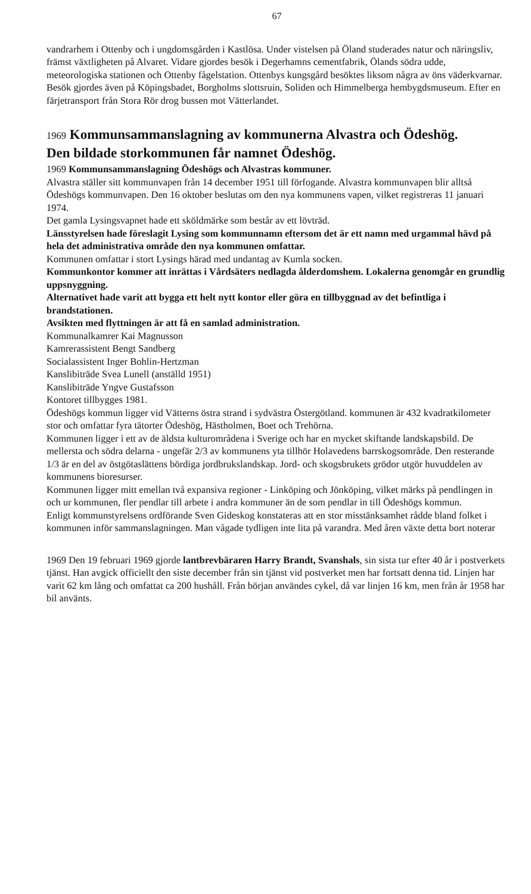67
vandrarhem i Ottenby och i ungdomsgården i Kastlösa. Under vistelsen på Öland studerades natur och näringsliv, främst växtligheten på Alvaret. Vidare gjordes besök i Degerhamns cementfabrik, Ölands södra udde, meteorologiska stationen och Ottenby fågelstation. Ottenbys kungsgård besöktes liksom några av öns väderkvarnar. Besök gjordes även på Köpingsbadet, Borgholms slottsruin, Soliden och Himmelberga hembygdsmuseum. Efter en färjetransport från Stora Rör drog bussen mot Vätterlandet.
1969 Kommunsammanslagning av kommunerna Alvastra och Ödeshög.
Den bildade storkommunen får namnet Ödeshög.
1969 Kommunsammanslagning Ödeshögs och Alvastras kommuner.
Alvastra ställer sitt kommunvapen från 14 december 1951 till förfogande. Alvastra kommunvapen blir alltså Ödeshögs kommunvapen. Den 16 oktober beslutas om den nya kommunens vapen, vilket registreras 11 januari 1974.
Det gamla Lysingsvapnet hade ett sköldmärke som består av ett lövträd.
Länsstyrelsen hade föreslagit Lysing som kommunnamn eftersom det är ett namn med urgammal hävd på hela det administrativa område den nya kommunen omfattar.
Kommunen omfattar i stort Lysings härad med undantag av Kumla socken.
Kommunkontor kommer att inrättas i Vårdsäters nedlagda ålderdomshem. Lokalerna genomgår en grundlig uppsnyggning.
Alternativet hade varit att bygga ett helt nytt kontor eller göra en tillbyggnad av det befintliga i brandstationen.
Avsikten med flyttningen är att få en samlad administration.
Kommunalkamrer Kai Magnusson
Kamrerassistent Bengt Sandberg
Socialassistent Inger Bohlin-Hertzman
Kanslibiträde Svea Lunell (anställd 1951)
Kanslibiträde Yngve Gustafsson
Kontoret tillbygges 1981.
Ödeshögs kommun ligger vid Vätterns östra strand i sydvästra Östergötland. kommunen är 432 kvadratkilometer stor och omfattar fyra tätorter Ödeshög, Hästholmen, Boet och Trehörna.
Kommunen ligger i ett av de äldsta kulturområdena i Sverige och har en mycket skiftande landskapsbild. De mellersta och södra delarna - ungefär 2/3 av kommunens yta tillhör Holavedens barrskogsområde. Den resterande 1/3 är en del av östgötaslättens bördiga jordbrukslandskap. Jord- och skogsbrukets grödor utgör huvuddelen av kommunens bioresurser.
Kommunen ligger mitt emellan två expansiva regioner - Linköping och Jönköping, vilket märks på pendlingen in och ur kommunen, fler pendlar till arbete i andra kommuner än de som pendlar in till Ödeshögs kommun.
Enligt kommunstyrelsens ordförande Sven Gideskog konstateras att en stor misstänksamhet rådde bland folket i kommunen inför sammanslagningen. Man vågade tydligen inte lita på varandra. Med åren växte detta bort noterar
1969 Den 19 februari 1969 gjorde lantbrevbäraren Harry Brandt, Svanshals, sin sista tur efter 40 år i postverkets tjänst. Han avgick officiellt den siste december från sin tjänst vid postverket men har fortsatt denna tid. Linjen har varit 62 km lång och omfattat ca 200 hushåll. Från början användes cykel, då var linjen 16 km, men från år 1958 har bil använts.